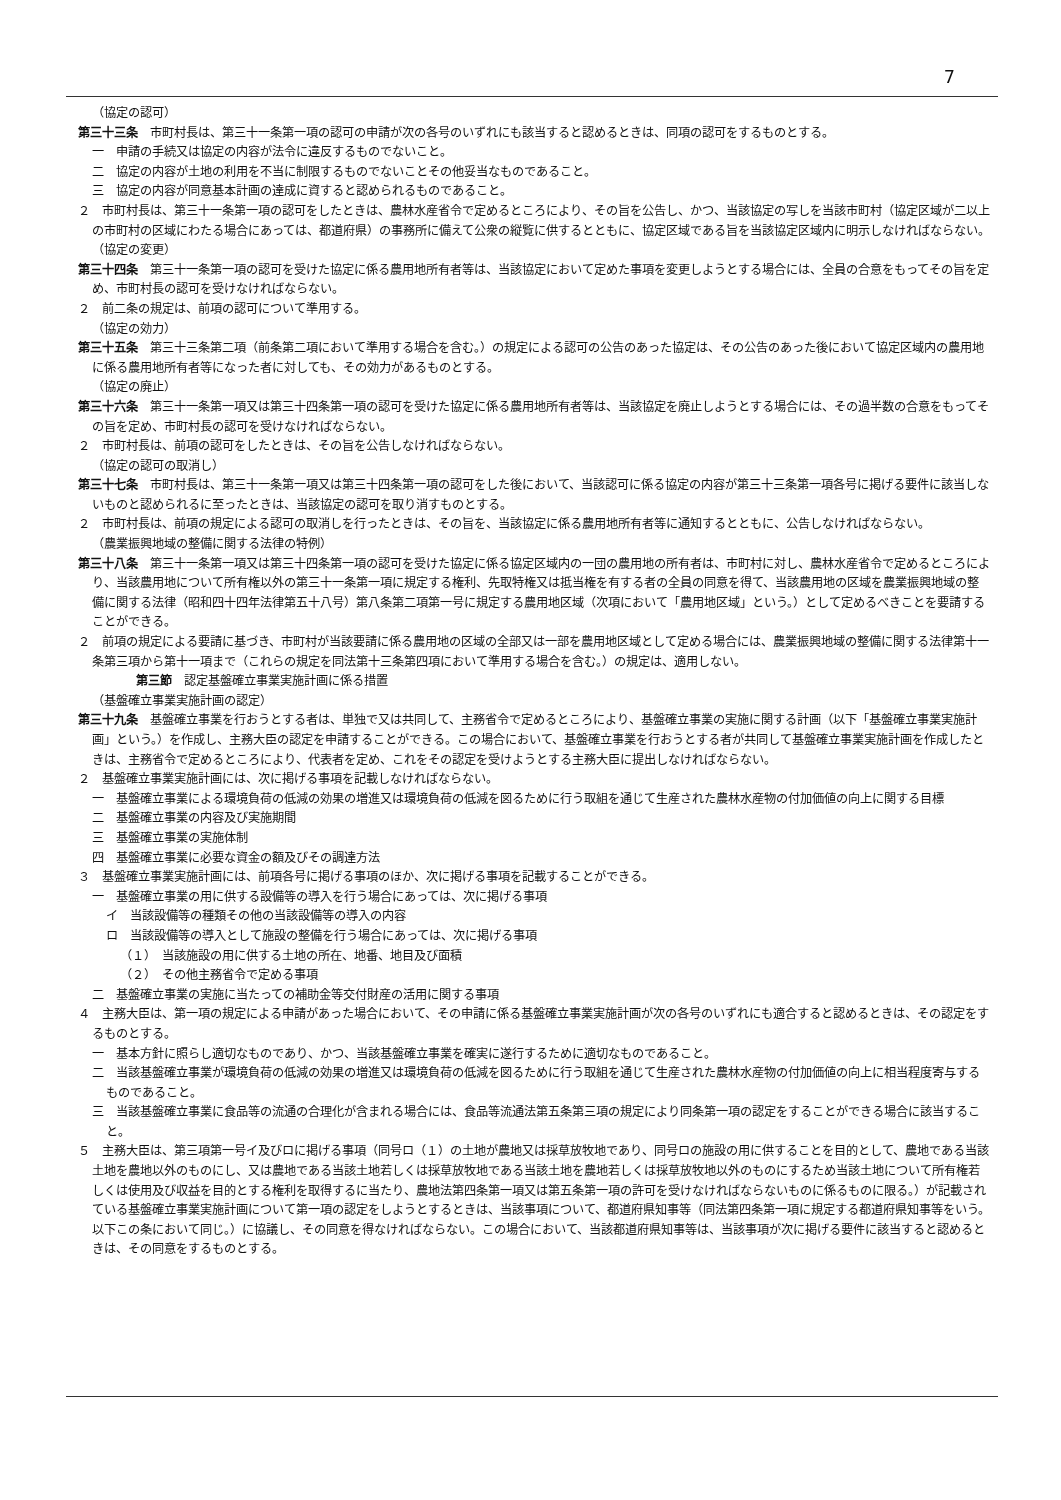7
（協定の認可）
第三十三条　市町村長は、第三十一条第一項の認可の申請が次の各号のいずれにも該当すると認めるときは、同項の認可をするものとする。
一　申請の手続又は協定の内容が法令に違反するものでないこと。
二　協定の内容が土地の利用を不当に制限するものでないことその他妥当なものであること。
三　協定の内容が同意基本計画の達成に資すると認められるものであること。
２　市町村長は、第三十一条第一項の認可をしたときは、農林水産省令で定めるところにより、その旨を公告し、かつ、当該協定の写しを当該市町村（協定区域が二以上の市町村の区域にわたる場合にあっては、都道府県）の事務所に備えて公衆の縦覧に供するとともに、協定区域である旨を当該協定区域内に明示しなければならない。
（協定の変更）
第三十四条　第三十一条第一項の認可を受けた協定に係る農用地所有者等は、当該協定において定めた事項を変更しようとする場合には、全員の合意をもってその旨を定め、市町村長の認可を受けなければならない。
２　前二条の規定は、前項の認可について準用する。
（協定の効力）
第三十五条　第三十三条第二項（前条第二項において準用する場合を含む。）の規定による認可の公告のあった協定は、その公告のあった後において協定区域内の農用地に係る農用地所有者等になった者に対しても、その効力があるものとする。
（協定の廃止）
第三十六条　第三十一条第一項又は第三十四条第一項の認可を受けた協定に係る農用地所有者等は、当該協定を廃止しようとする場合には、その過半数の合意をもってその旨を定め、市町村長の認可を受けなければならない。
２　市町村長は、前項の認可をしたときは、その旨を公告しなければならない。
（協定の認可の取消し）
第三十七条　市町村長は、第三十一条第一項又は第三十四条第一項の認可をした後において、当該認可に係る協定の内容が第三十三条第一項各号に掲げる要件に該当しないものと認められるに至ったときは、当該協定の認可を取り消すものとする。
２　市町村長は、前項の規定による認可の取消しを行ったときは、その旨を、当該協定に係る農用地所有者等に通知するとともに、公告しなければならない。
（農業振興地域の整備に関する法律の特例）
第三十八条　第三十一条第一項又は第三十四条第一項の認可を受けた協定に係る協定区域内の一団の農用地の所有者は、市町村に対し、農林水産省令で定めるところにより、当該農用地について所有権以外の第三十一条第一項に規定する権利、先取特権又は抵当権を有する者の全員の同意を得て、当該農用地の区域を農業振興地域の整備に関する法律（昭和四十四年法律第五十八号）第八条第二項第一号に規定する農用地区域（次項において「農用地区域」という。）として定めるべきことを要請することができる。
２　前項の規定による要請に基づき、市町村が当該要請に係る農用地の区域の全部又は一部を農用地区域として定める場合には、農業振興地域の整備に関する法律第十一条第三項から第十一項まで（これらの規定を同法第十三条第四項において準用する場合を含む。）の規定は、適用しない。
第三節　認定基盤確立事業実施計画に係る措置
（基盤確立事業実施計画の認定）
第三十九条　基盤確立事業を行おうとする者は、単独で又は共同して、主務省令で定めるところにより、基盤確立事業の実施に関する計画（以下「基盤確立事業実施計画」という。）を作成し、主務大臣の認定を申請することができる。この場合において、基盤確立事業を行おうとする者が共同して基盤確立事業実施計画を作成したときは、主務省令で定めるところにより、代表者を定め、これをその認定を受けようとする主務大臣に提出しなければならない。
２　基盤確立事業実施計画には、次に掲げる事項を記載しなければならない。
一　基盤確立事業による環境負荷の低減の効果の増進又は環境負荷の低減を図るために行う取組を通じて生産された農林水産物の付加価値の向上に関する目標
二　基盤確立事業の内容及び実施期間
三　基盤確立事業の実施体制
四　基盤確立事業に必要な資金の額及びその調達方法
３　基盤確立事業実施計画には、前項各号に掲げる事項のほか、次に掲げる事項を記載することができる。
一　基盤確立事業の用に供する設備等の導入を行う場合にあっては、次に掲げる事項
イ　当該設備等の種類その他の当該設備等の導入の内容
ロ　当該設備等の導入として施設の整備を行う場合にあっては、次に掲げる事項
（１）　当該施設の用に供する土地の所在、地番、地目及び面積
（２）　その他主務省令で定める事項
二　基盤確立事業の実施に当たっての補助金等交付財産の活用に関する事項
４　主務大臣は、第一項の規定による申請があった場合において、その申請に係る基盤確立事業実施計画が次の各号のいずれにも適合すると認めるときは、その認定をするものとする。
一　基本方針に照らし適切なものであり、かつ、当該基盤確立事業を確実に遂行するために適切なものであること。
二　当該基盤確立事業が環境負荷の低減の効果の増進又は環境負荷の低減を図るために行う取組を通じて生産された農林水産物の付加価値の向上に相当程度寄与するものであること。
三　当該基盤確立事業に食品等の流通の合理化が含まれる場合には、食品等流通法第五条第三項の規定により同条第一項の認定をすることができる場合に該当すること。
５　主務大臣は、第三項第一号イ及びロに掲げる事項（同号ロ（１）の土地が農地又は採草放牧地であり、同号ロの施設の用に供することを目的として、農地である当該土地を農地以外のものにし、又は農地である当該土地若しくは採草放牧地である当該土地を農地若しくは採草放牧地以外のものにするため当該土地について所有権若しくは使用及び収益を目的とする権利を取得するに当たり、農地法第四条第一項又は第五条第一項の許可を受けなければならないものに係るものに限る。）が記載されている基盤確立事業実施計画について第一項の認定をしようとするときは、当該事項について、都道府県知事等（同法第四条第一項に規定する都道府県知事等をいう。以下この条において同じ。）に協議し、その同意を得なければならない。この場合において、当該都道府県知事等は、当該事項が次に掲げる要件に該当すると認めるときは、その同意をするものとする。